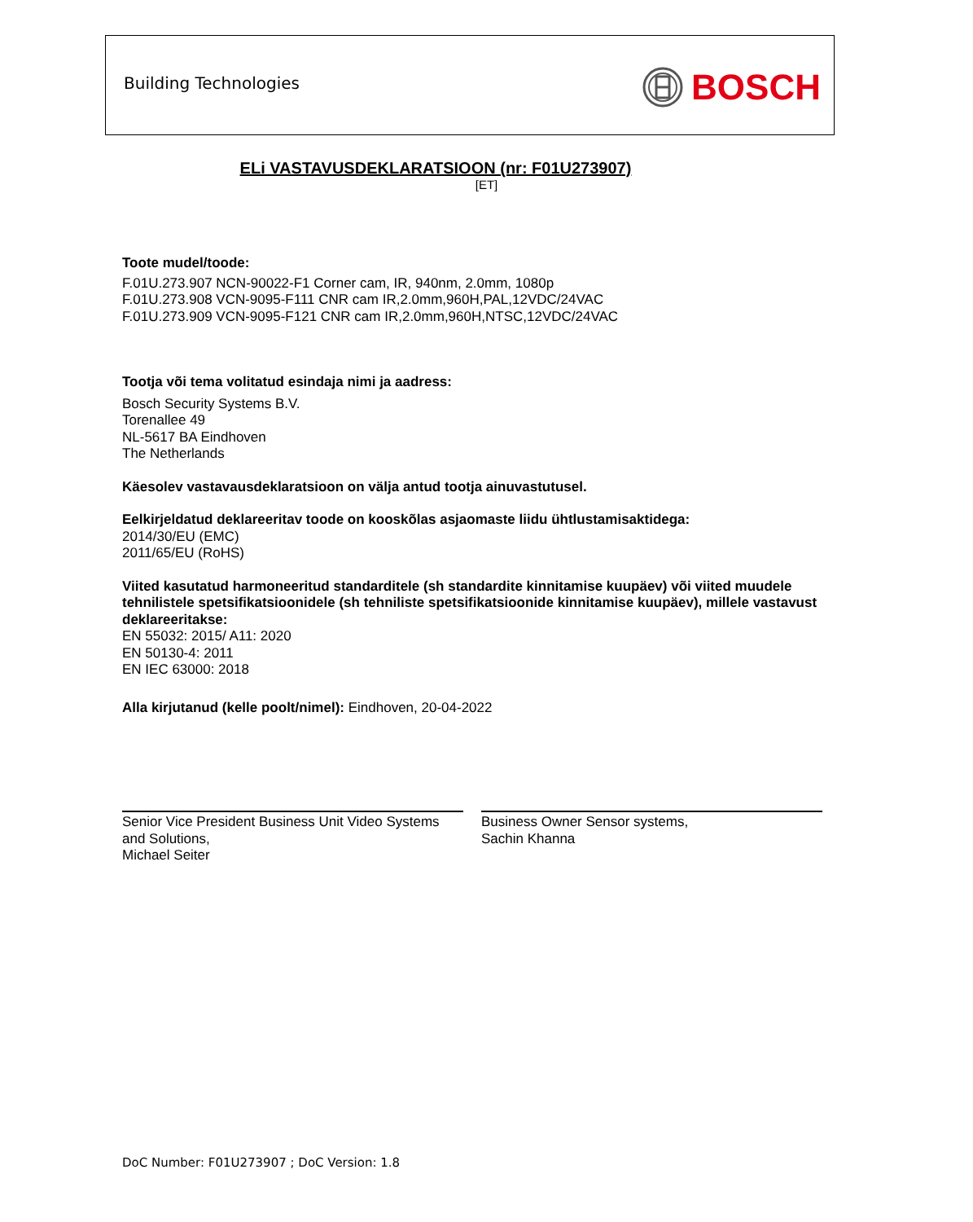Building Technologies BOSCH
ELi VASTAVUSDEKLARATSIOON (nr: F01U273907)
[ET]
Toote mudel/toode:
F.01U.273.907 NCN-90022-F1 Corner cam, IR, 940nm, 2.0mm, 1080p
F.01U.273.908 VCN-9095-F111 CNR cam IR,2.0mm,960H,PAL,12VDC/24VAC
F.01U.273.909 VCN-9095-F121 CNR cam IR,2.0mm,960H,NTSC,12VDC/24VAC
Tootja või tema volitatud esindaja nimi ja aadress:
Bosch Security Systems B.V.
Torenallee 49
NL-5617 BA Eindhoven
The Netherlands
Käesolev vastavausdeklaratsioon on välja antud tootja ainuvastutusel.
Eelkirjeldatud deklareeritav toode on kooskõlas asjaomaste liidu ühtlustamisaktidega:
2014/30/EU (EMC)
2011/65/EU (RoHS)
Viited kasutatud harmoneeritud standarditele (sh standardite kinnitamise kuupäev) või viited muudele tehnilistele spetsifikatsioonidele (sh tehniliste spetsifikatsioonide kinnitamise kuupäev), millele vastavust deklareeritakse:
EN 55032: 2015/ A11: 2020
EN 50130-4: 2011
EN IEC 63000: 2018
Alla kirjutanud (kelle poolt/nimel): Eindhoven, 20-04-2022
Senior Vice President Business Unit Video Systems and Solutions,
Michael Seiter
Business Owner Sensor systems,
Sachin Khanna
DoC Number: F01U273907 ; DoC Version: 1.8